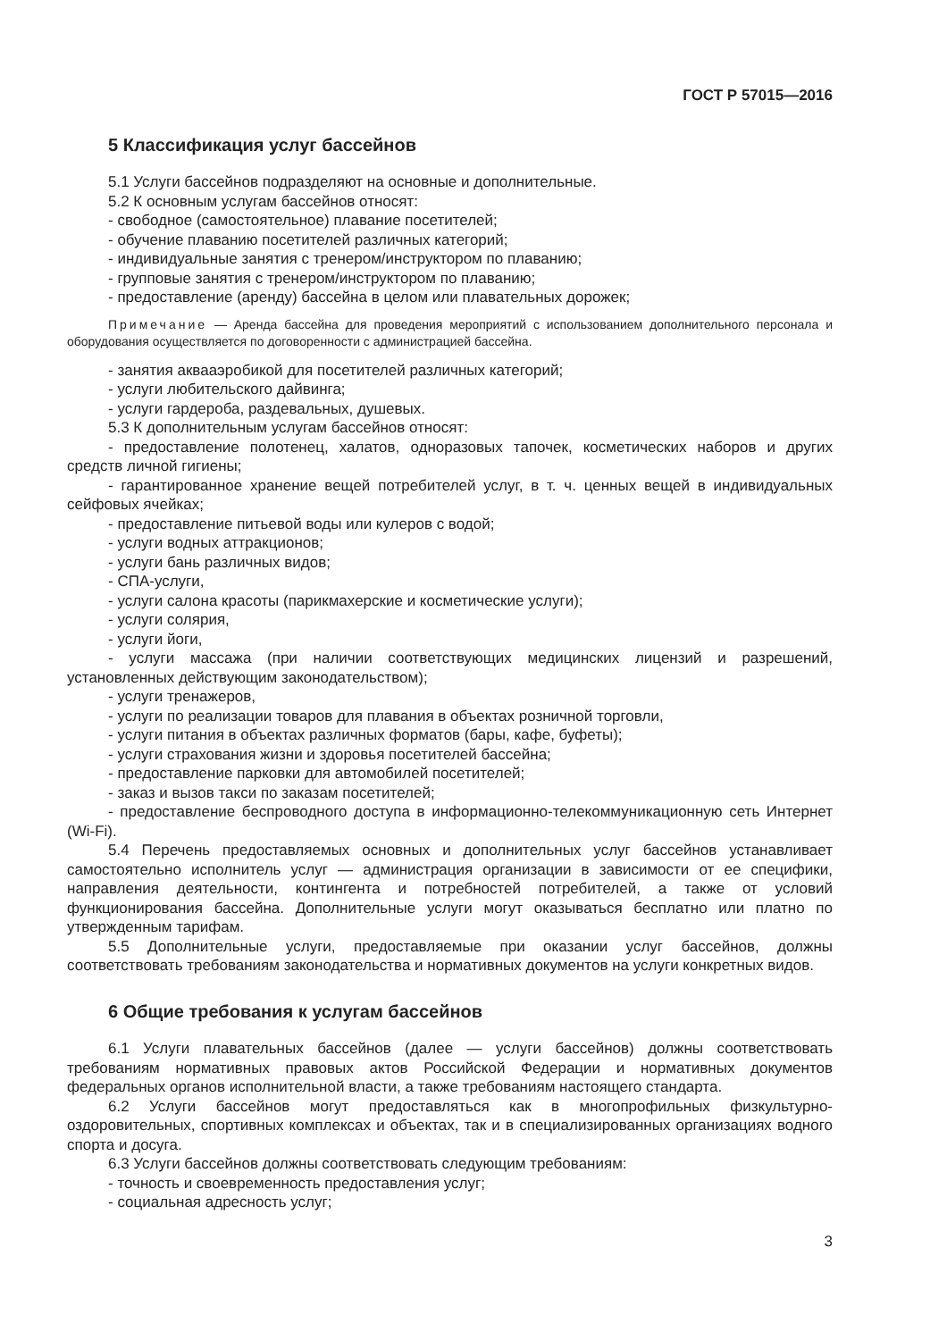ГОСТ Р 57015—2016
5 Классификация услуг бассейнов
5.1 Услуги бассейнов подразделяют на основные и дополнительные.
5.2 К основным услугам бассейнов относят:
- свободное (самостоятельное) плавание посетителей;
- обучение плаванию посетителей различных категорий;
- индивидуальные занятия с тренером/инструктором по плаванию;
- групповые занятия с тренером/инструктором по плаванию;
- предоставление (аренду) бассейна в целом или плавательных дорожек;
Примечание — Аренда бассейна для проведения мероприятий с использованием дополнительного персонала и оборудования осуществляется по договоренности с администрацией бассейна.
- занятия аквааэробикой для посетителей различных категорий;
- услуги любительского дайвинга;
- услуги гардероба, раздевальных, душевых.
5.3 К дополнительным услугам бассейнов относят:
- предоставление полотенец, халатов, одноразовых тапочек, косметических наборов и других средств личной гигиены;
- гарантированное хранение вещей потребителей услуг, в т. ч. ценных вещей в индивидуальных сейфовых ячейках;
- предоставление питьевой воды или кулеров с водой;
- услуги водных аттракционов;
- услуги бань различных видов;
- СПА-услуги,
- услуги салона красоты (парикмахерские и косметические услуги);
- услуги солярия,
- услуги йоги,
- услуги массажа (при наличии соответствующих медицинских лицензий и разрешений, установленных действующим законодательством);
- услуги тренажеров,
- услуги по реализации товаров для плавания в объектах розничной торговли,
- услуги питания в объектах различных форматов (бары, кафе, буфеты);
- услуги страхования жизни и здоровья посетителей бассейна;
- предоставление парковки для автомобилей посетителей;
- заказ и вызов такси по заказам посетителей;
- предоставление беспроводного доступа в информационно-телекоммуникационную сеть Интернет (Wi-Fi).
5.4 Перечень предоставляемых основных и дополнительных услуг бассейнов устанавливает самостоятельно исполнитель услуг — администрация организации в зависимости от ее специфики, направления деятельности, контингента и потребностей потребителей, а также от условий функционирования бассейна. Дополнительные услуги могут оказываться бесплатно или платно по утвержденным тарифам.
5.5 Дополнительные услуги, предоставляемые при оказании услуг бассейнов, должны соответствовать требованиям законодательства и нормативных документов на услуги конкретных видов.
6 Общие требования к услугам бассейнов
6.1 Услуги плавательных бассейнов (далее — услуги бассейнов) должны соответствовать требованиям нормативных правовых актов Российской Федерации и нормативных документов федеральных органов исполнительной власти, а также требованиям настоящего стандарта.
6.2 Услуги бассейнов могут предоставляться как в многопрофильных физкультурно-оздоровительных, спортивных комплексах и объектах, так и в специализированных организациях водного спорта и досуга.
6.3 Услуги бассейнов должны соответствовать следующим требованиям:
- точность и своевременность предоставления услуг;
- социальная адресность услуг;
3